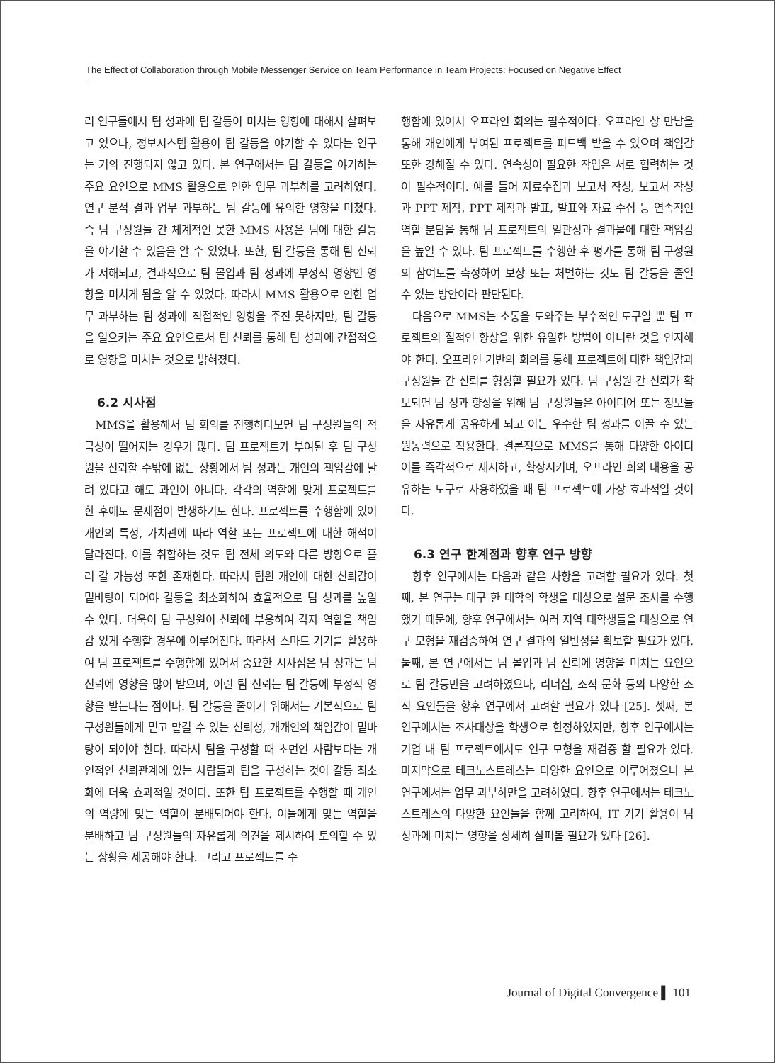The Effect of Collaboration through Mobile Messenger Service on Team Performance in Team Projects: Focused on Negative Effect
리 연구들에서 팀 성과에 팀 갈등이 미치는 영향에 대해서 살펴보고 있으나, 정보시스템 활용이 팀 갈등을 야기할 수 있다는 연구는 거의 진행되지 않고 있다. 본 연구에서는 팀 갈등을 야기하는 주요 요인으로 MMS 활용으로 인한 업무 과부하를 고려하였다. 연구 분석 결과 업무 과부하는 팀 갈등에 유의한 영향을 미쳤다. 즉 팀 구성원들 간 체계적인 못한 MMS 사용은 팀에 대한 갈등을 야기할 수 있음을 알 수 있었다. 또한, 팀 갈등을 통해 팀 신뢰가 저해되고, 결과적으로 팀 몰입과 팀 성과에 부정적 영향인 영향을 미치게 됨을 알 수 있었다. 따라서 MMS 활용으로 인한 업무 과부하는 팀 성과에 직접적인 영향을 주진 못하지만, 팀 갈등을 일으키는 주요 요인으로서 팀 신뢰를 통해 팀 성과에 간접적으로 영향을 미치는 것으로 밝혀졌다.
6.2 시사점
MMS을 활용해서 팀 회의를 진행하다보면 팀 구성원들의 적극성이 떨어지는 경우가 많다. 팀 프로젝트가 부여된 후 팀 구성원을 신뢰할 수밖에 없는 상황에서 팀 성과는 개인의 책임감에 달려 있다고 해도 과언이 아니다. 각각의 역할에 맞게 프로젝트를 한 후에도 문제점이 발생하기도 한다. 프로젝트를 수행함에 있어 개인의 특성, 가치관에 따라 역할 또는 프로젝트에 대한 해석이 달라진다. 이를 취합하는 것도 팀 전체 의도와 다른 방향으로 흘러 갈 가능성 또한 존재한다. 따라서 팀원 개인에 대한 신뢰감이 밑바탕이 되어야 갈등을 최소화하여 효율적으로 팀 성과를 높일 수 있다. 더욱이 팀 구성원이 신뢰에 부응하여 각자 역할을 책임감 있게 수행할 경우에 이루어진다. 따라서 스마트 기기를 활용하여 팀 프로젝트를 수행함에 있어서 중요한 시사점은 팀 성과는 팀 신뢰에 영향을 많이 받으며, 이런 팀 신뢰는 팀 갈등에 부정적 영향을 받는다는 점이다. 팀 갈등을 줄이기 위해서는 기본적으로 팀 구성원들에게 믿고 맡길 수 있는 신뢰성, 개개인의 책임감이 밑바탕이 되어야 한다. 따라서 팀을 구성할 때 초면인 사람보다는 개인적인 신뢰관계에 있는 사람들과 팀을 구성하는 것이 갈등 최소화에 더욱 효과적일 것이다. 또한 팀 프로젝트를 수행할 때 개인의 역량에 맞는 역할이 분배되어야 한다. 이들에게 맞는 역할을 분배하고 팀 구성원들의 자유롭게 의견을 제시하여 토의할 수 있는 상황을 제공해야 한다. 그리고 프로젝트를 수
행함에 있어서 오프라인 회의는 필수적이다. 오프라인 상 만남을 통해 개인에게 부여된 프로젝트를 피드백 받을 수 있으며 책임감 또한 강해질 수 있다. 연속성이 필요한 작업은 서로 협력하는 것이 필수적이다. 예를 들어 자료수집과 보고서 작성, 보고서 작성과 PPT 제작, PPT 제작과 발표, 발표와 자료 수집 등 연속적인 역할 분담을 통해 팀 프로젝트의 일관성과 결과물에 대한 책임감을 높일 수 있다. 팀 프로젝트를 수행한 후 평가를 통해 팀 구성원의 참여도를 측정하여 보상 또는 처벌하는 것도 팀 갈등을 줄일 수 있는 방안이라 판단된다.
다음으로 MMS는 소통을 도와주는 부수적인 도구일 뿐 팀 프로젝트의 질적인 향상을 위한 유일한 방법이 아니란 것을 인지해야 한다. 오프라인 기반의 회의를 통해 프로젝트에 대한 책임감과 구성원들 간 신뢰를 형성할 필요가 있다. 팀 구성원 간 신뢰가 확보되면 팀 성과 향상을 위해 팀 구성원들은 아이디어 또는 정보들을 자유롭게 공유하게 되고 이는 우수한 팀 성과를 이끌 수 있는 원동력으로 작용한다. 결론적으로 MMS를 통해 다양한 아이디어를 즉각적으로 제시하고, 확장시키며, 오프라인 회의 내용을 공유하는 도구로 사용하였을 때 팀 프로젝트에 가장 효과적일 것이다.
6.3 연구 한계점과 향후 연구 방향
향후 연구에서는 다음과 같은 사항을 고려할 필요가 있다. 첫째, 본 연구는 대구 한 대학의 학생을 대상으로 설문 조사를 수행했기 때문에, 향후 연구에서는 여러 지역 대학생들을 대상으로 연구 모형을 재검증하여 연구 결과의 일반성을 확보할 필요가 있다. 둘째, 본 연구에서는 팀 몰입과 팀 신뢰에 영향을 미치는 요인으로 팀 갈등만을 고려하였으나, 리더십, 조직 문화 등의 다양한 조직 요인들을 향후 연구에서 고려할 필요가 있다 [25]. 셋째, 본 연구에서는 조사대상을 학생으로 한정하였지만, 향후 연구에서는 기업 내 팀 프로젝트에서도 연구 모형을 재검증 할 필요가 있다. 마지막으로 테크노스트레스는 다양한 요인으로 이루어졌으나 본 연구에서는 업무 과부하만을 고려하였다. 향후 연구에서는 테크노스트레스의 다양한 요인들을 함께 고려하여, IT 기기 활용이 팀 성과에 미치는 영향을 상세히 살펴볼 필요가 있다 [26].
Journal of Digital Convergence ▌ 101